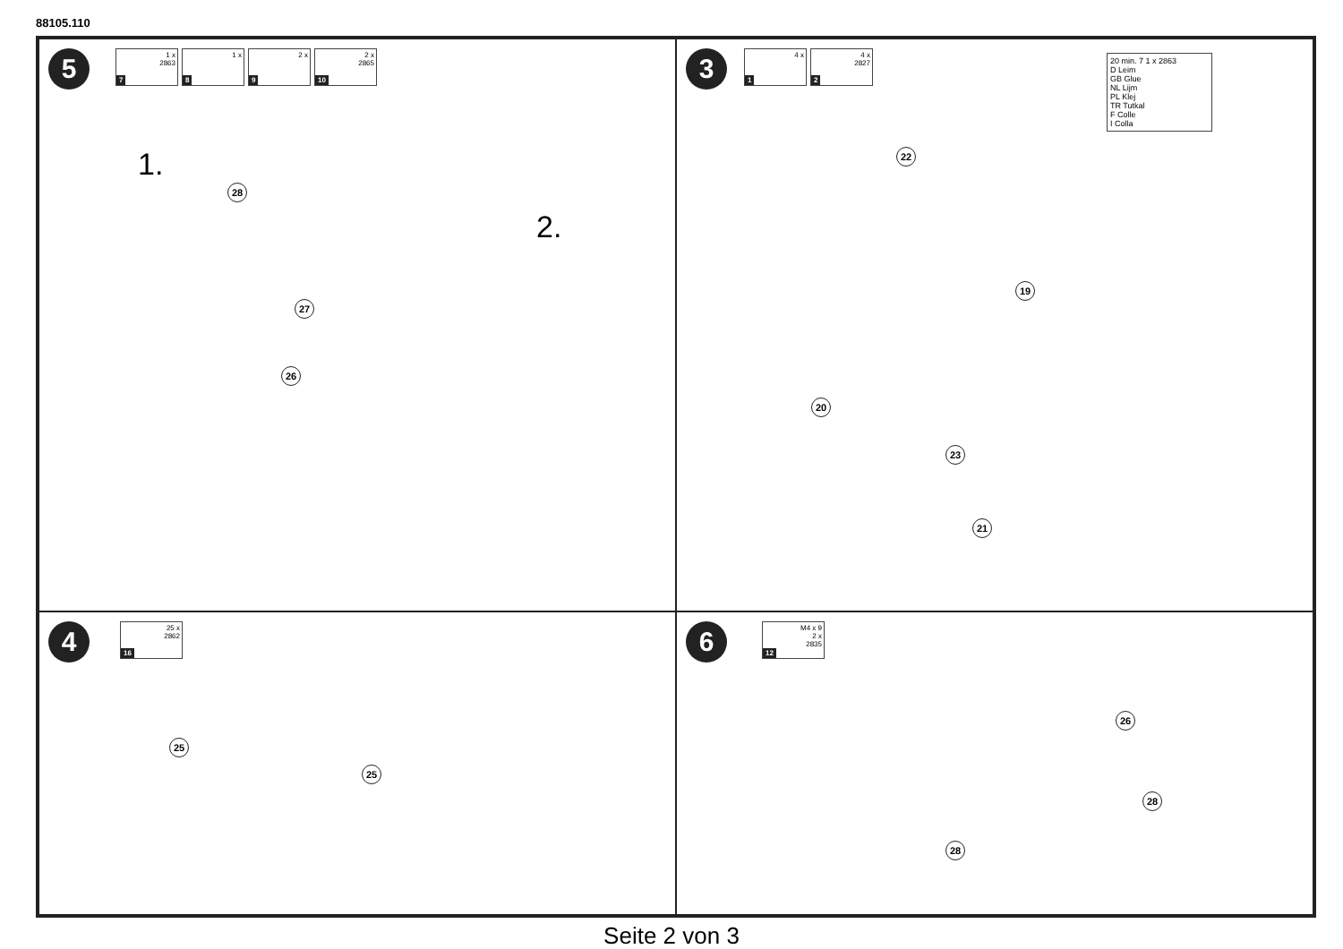88105.110
3
4 x
1
4 x
2827
2
20 min. 7 1 x 2863
D Leim
GB Glue
NL Lijm
PL Klej
TR Tutkal
F Colle
I Colla
22
19
20
23
21
5
1 x
2863
7
1 x
8
2 x
9
2 x
2865
10
1.
2.
28
27
26
4
25 x
2862
16
25
25
6
M4 x 9
2 x
2835
12
28
26
28
Seite 2 von 3